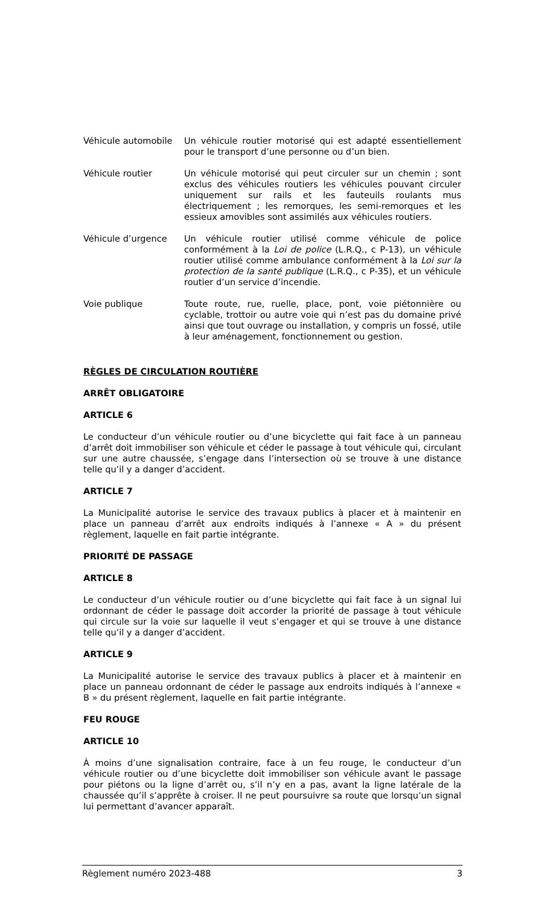Véhicule automobile Un véhicule routier motorisé qui est adapté essentiellement pour le transport d’une personne ou d’un bien.
Véhicule routier Un véhicule motorisé qui peut circuler sur un chemin ; sont exclus des véhicules routiers les véhicules pouvant circuler uniquement sur rails et les fauteuils roulants mus électriquement ; les remorques, les semi-remorques et les essieux amovibles sont assimilés aux véhicules routiers.
Véhicule d’urgence Un véhicule routier utilisé comme véhicule de police conformément à la Loi de police (L.R.Q., c P-13), un véhicule routier utilisé comme ambulance conformément à la Loi sur la protection de la santé publique (L.R.Q., c P-35), et un véhicule routier d’un service d’incendie.
Voie publique Toute route, rue, ruelle, place, pont, voie piétonnière ou cyclable, trottoir ou autre voie qui n’est pas du domaine privé ainsi que tout ouvrage ou installation, y compris un fossé, utile à leur aménagement, fonctionnement ou gestion.
RÈGLES DE CIRCULATION ROUTIÈRE
ARRÊT OBLIGATOIRE
ARTICLE 6
Le conducteur d’un véhicule routier ou d’une bicyclette qui fait face à un panneau d’arrêt doit immobiliser son véhicule et céder le passage à tout véhicule qui, circulant sur une autre chaussée, s’engage dans l’intersection où se trouve à une distance telle qu’il y a danger d’accident.
ARTICLE 7
La Municipalité autorise le service des travaux publics à placer et à maintenir en place un panneau d’arrêt aux endroits indiqués à l’annexe « A » du présent règlement, laquelle en fait partie intégrante.
PRIORITÉ DE PASSAGE
ARTICLE 8
Le conducteur d’un véhicule routier ou d’une bicyclette qui fait face à un signal lui ordonnant de céder le passage doit accorder la priorité de passage à tout véhicule qui circule sur la voie sur laquelle il veut s’engager et qui se trouve à une distance telle qu’il y a danger d’accident.
ARTICLE 9
La Municipalité autorise le service des travaux publics à placer et à maintenir en place un panneau ordonnant de céder le passage aux endroits indiqués à l’annexe « B » du présent règlement, laquelle en fait partie intégrante.
FEU ROUGE
ARTICLE 10
À moins d’une signalisation contraire, face à un feu rouge, le conducteur d’un véhicule routier ou d’une bicyclette doit immobiliser son véhicule avant le passage pour piétons ou la ligne d’arrêt ou, s’il n’y en a pas, avant la ligne latérale de la chaussée qu’il s’apprête à croiser. Il ne peut poursuivre sa route que lorsqu’un signal lui permettant d’avancer apparaît.
Règlement numéro 2023-488 3